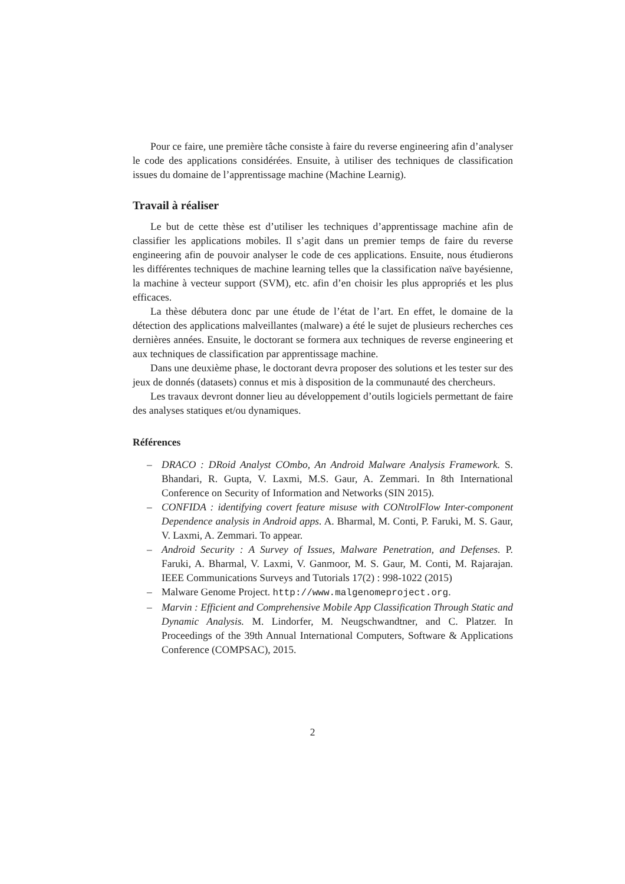Pour ce faire, une première tâche consiste à faire du reverse engineering afin d’analyser le code des applications considérées. Ensuite, à utiliser des techniques de classification issues du domaine de l’apprentissage machine (Machine Learnig).
Travail à réaliser
Le but de cette thèse est d’utiliser les techniques d’apprentissage machine afin de classifier les applications mobiles. Il s’agit dans un premier temps de faire du reverse engineering afin de pouvoir analyser le code de ces applications. Ensuite, nous étudierons les différentes techniques de machine learning telles que la classification naïve bayésienne, la machine à vecteur support (SVM), etc. afin d’en choisir les plus appropriés et les plus efficaces.
La thèse débutera donc par une étude de l’état de l’art. En effet, le domaine de la détection des applications malveillantes (malware) a été le sujet de plusieurs recherches ces dernières années. Ensuite, le doctorant se formera aux techniques de reverse engineering et aux techniques de classification par apprentissage machine.
Dans une deuxième phase, le doctorant devra proposer des solutions et les tester sur des jeux de donnés (datasets) connus et mis à disposition de la communauté des chercheurs.
Les travaux devront donner lieu au développement d’outils logiciels permettant de faire des analyses statiques et/ou dynamiques.
Références
– DRACO : DRoid Analyst COmbo, An Android Malware Analysis Framework. S. Bhandari, R. Gupta, V. Laxmi, M.S. Gaur, A. Zemmari. In 8th International Conference on Security of Information and Networks (SIN 2015).
– CONFIDA : identifying covert feature misuse with CONtrolFlow Inter-component Dependence analysis in Android apps. A. Bharmal, M. Conti, P. Faruki, M. S. Gaur, V. Laxmi, A. Zemmari. To appear.
– Android Security : A Survey of Issues, Malware Penetration, and Defenses. P. Faruki, A. Bharmal, V. Laxmi, V. Ganmoor, M. S. Gaur, M. Conti, M. Rajarajan. IEEE Communications Surveys and Tutorials 17(2) : 998-1022 (2015)
– Malware Genome Project. http://www.malgenomeproject.org.
– Marvin : Efficient and Comprehensive Mobile App Classification Through Static and Dynamic Analysis. M. Lindorfer, M. Neugschwandtner, and C. Platzer. In Proceedings of the 39th Annual International Computers, Software & Applications Conference (COMPSAC), 2015.
2